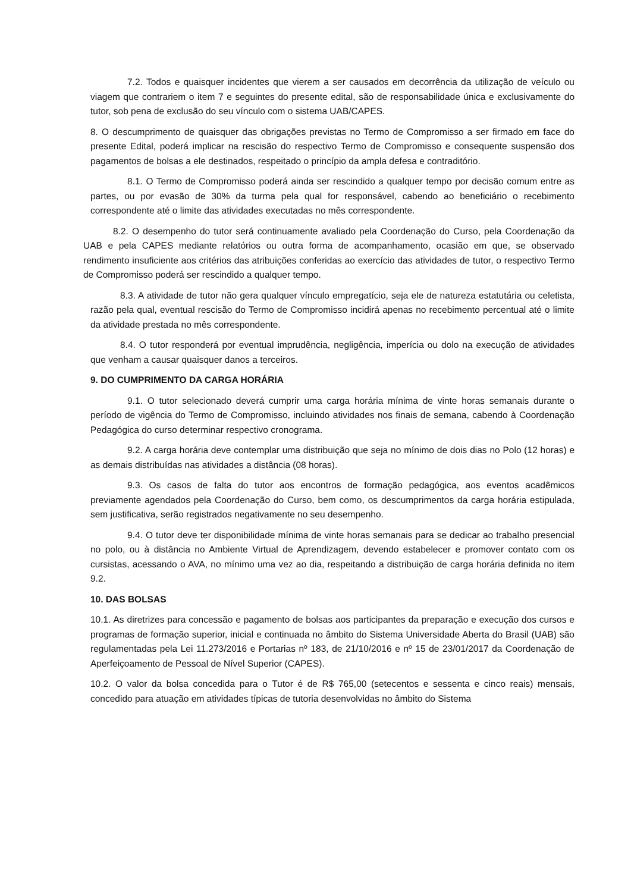7.2. Todos e quaisquer incidentes que vierem a ser causados em decorrência da utilização de veículo ou viagem que contrariem o item 7 e seguintes do presente edital, são de responsabilidade única e exclusivamente do tutor, sob pena de exclusão do seu vínculo com o sistema UAB/CAPES.
8. O descumprimento de quaisquer das obrigações previstas no Termo de Compromisso a ser firmado em face do presente Edital, poderá implicar na rescisão do respectivo Termo de Compromisso e consequente suspensão dos pagamentos de bolsas a ele destinados, respeitado o princípio da ampla defesa e contraditório.
8.1. O Termo de Compromisso poderá ainda ser rescindido a qualquer tempo por decisão comum entre as partes, ou por evasão de 30% da turma pela qual for responsável, cabendo ao beneficiário o recebimento correspondente até o limite das atividades executadas no mês correspondente.
8.2. O desempenho do tutor será continuamente avaliado pela Coordenação do Curso, pela Coordenação da UAB e pela CAPES mediante relatórios ou outra forma de acompanhamento, ocasião em que, se observado rendimento insuficiente aos critérios das atribuições conferidas ao exercício das atividades de tutor, o respectivo Termo de Compromisso poderá ser rescindido a qualquer tempo.
8.3. A atividade de tutor não gera qualquer vínculo empregatício, seja ele de natureza estatutária ou celetista, razão pela qual, eventual rescisão do Termo de Compromisso incidirá apenas no recebimento percentual até o limite da atividade prestada no mês correspondente.
8.4. O tutor responderá por eventual imprudência, negligência, imperícia ou dolo na execução de atividades que venham a causar quaisquer danos a terceiros.
9. DO CUMPRIMENTO DA CARGA HORÁRIA
9.1. O tutor selecionado deverá cumprir uma carga horária mínima de vinte horas semanais durante o período de vigência do Termo de Compromisso, incluindo atividades nos finais de semana, cabendo à Coordenação Pedagógica do curso determinar respectivo cronograma.
9.2. A carga horária deve contemplar uma distribuição que seja no mínimo de dois dias no Polo (12 horas) e as demais distribuídas nas atividades a distância (08 horas).
9.3. Os casos de falta do tutor aos encontros de formação pedagógica, aos eventos acadêmicos previamente agendados pela Coordenação do Curso, bem como, os descumprimentos da carga horária estipulada, sem justificativa, serão registrados negativamente no seu desempenho.
9.4. O tutor deve ter disponibilidade mínima de vinte horas semanais para se dedicar ao trabalho presencial no polo, ou à distância no Ambiente Virtual de Aprendizagem, devendo estabelecer e promover contato com os cursistas, acessando o AVA, no mínimo uma vez ao dia, respeitando a distribuição de carga horária definida no item 9.2.
10. DAS BOLSAS
10.1. As diretrizes para concessão e pagamento de bolsas aos participantes da preparação e execução dos cursos e programas de formação superior, inicial e continuada no âmbito do Sistema Universidade Aberta do Brasil (UAB) são regulamentadas pela Lei 11.273/2016 e Portarias nº 183, de 21/10/2016 e nº 15 de 23/01/2017 da Coordenação de Aperfeiçoamento de Pessoal de Nível Superior (CAPES).
10.2. O valor da bolsa concedida para o Tutor é de R$ 765,00 (setecentos e sessenta e cinco reais) mensais, concedido para atuação em atividades típicas de tutoria desenvolvidas no âmbito do Sistema